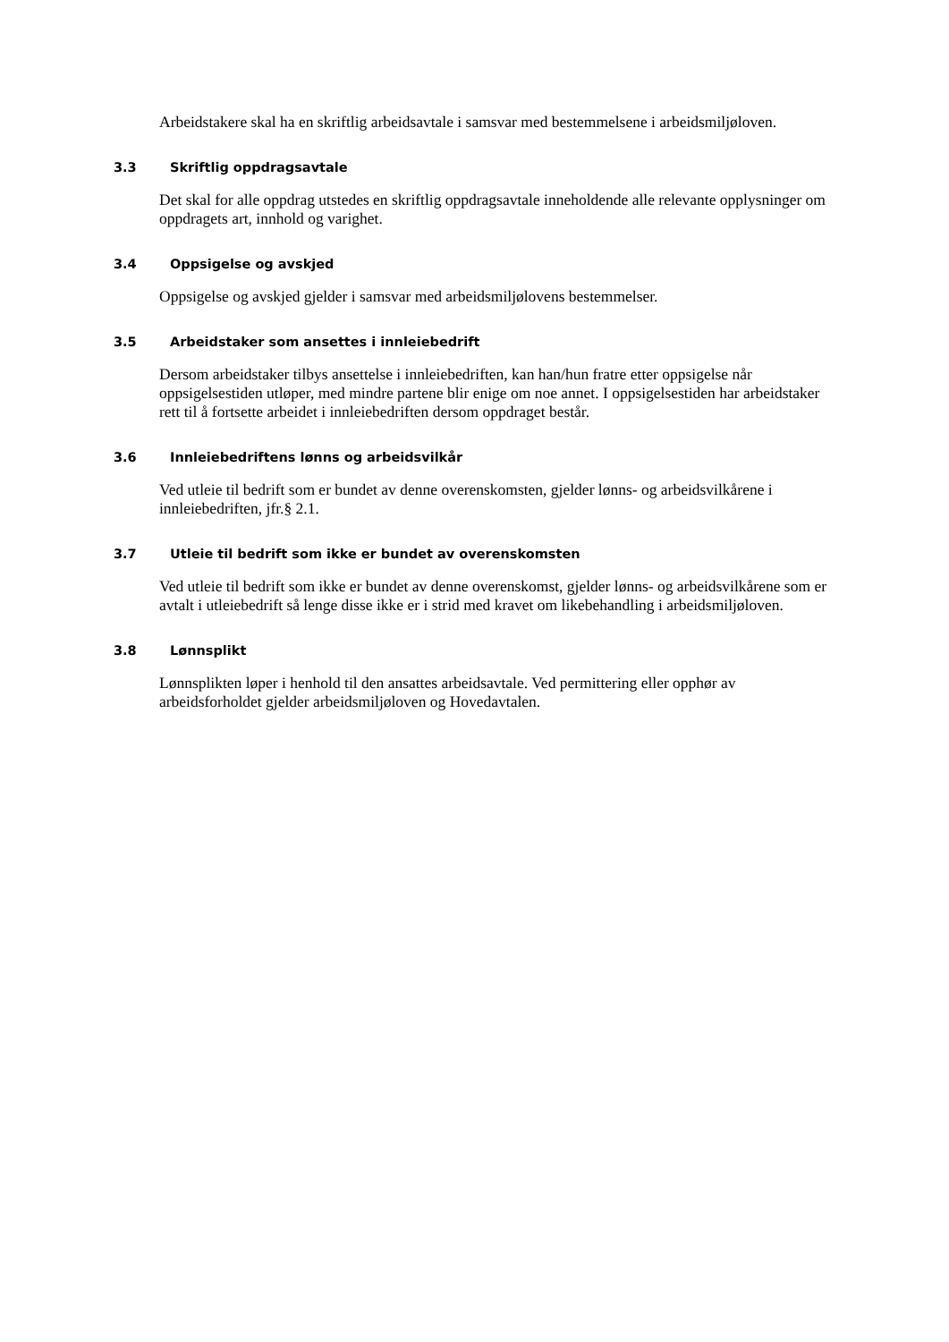Arbeidstakere skal ha en skriftlig arbeidsavtale i samsvar med bestemmelsene i arbeidsmiljøloven.
3.3 Skriftlig oppdragsavtale
Det skal for alle oppdrag utstedes en skriftlig oppdragsavtale inneholdende alle relevante opplysninger om oppdragets art, innhold og varighet.
3.4 Oppsigelse og avskjed
Oppsigelse og avskjed gjelder i samsvar med arbeidsmiljølovens bestemmelser.
3.5 Arbeidstaker som ansettes i innleiebedrift
Dersom arbeidstaker tilbys ansettelse i innleiebedriften, kan han/hun fratre etter oppsigelse når oppsigelsestiden utløper, med mindre partene blir enige om noe annet. I oppsigelsestiden har arbeidstaker rett til å fortsette arbeidet i innleiebedriften dersom oppdraget består.
3.6 Innleiebedriftens lønns og arbeidsvilkår
Ved utleie til bedrift som er bundet av denne overenskomsten, gjelder lønns- og arbeidsvilkårene i innleiebedriften, jfr.§ 2.1.
3.7 Utleie til bedrift som ikke er bundet av overenskomsten
Ved utleie til bedrift som ikke er bundet av denne overenskomst, gjelder lønns- og arbeidsvilkårene som er avtalt i utleiebedrift så lenge disse ikke er i strid med kravet om likebehandling i arbeidsmiljøloven.
3.8 Lønnsplikt
Lønnsplikten løper i henhold til den ansattes arbeidsavtale. Ved permittering eller opphør av arbeidsforholdet gjelder arbeidsmiljøloven og Hovedavtalen.